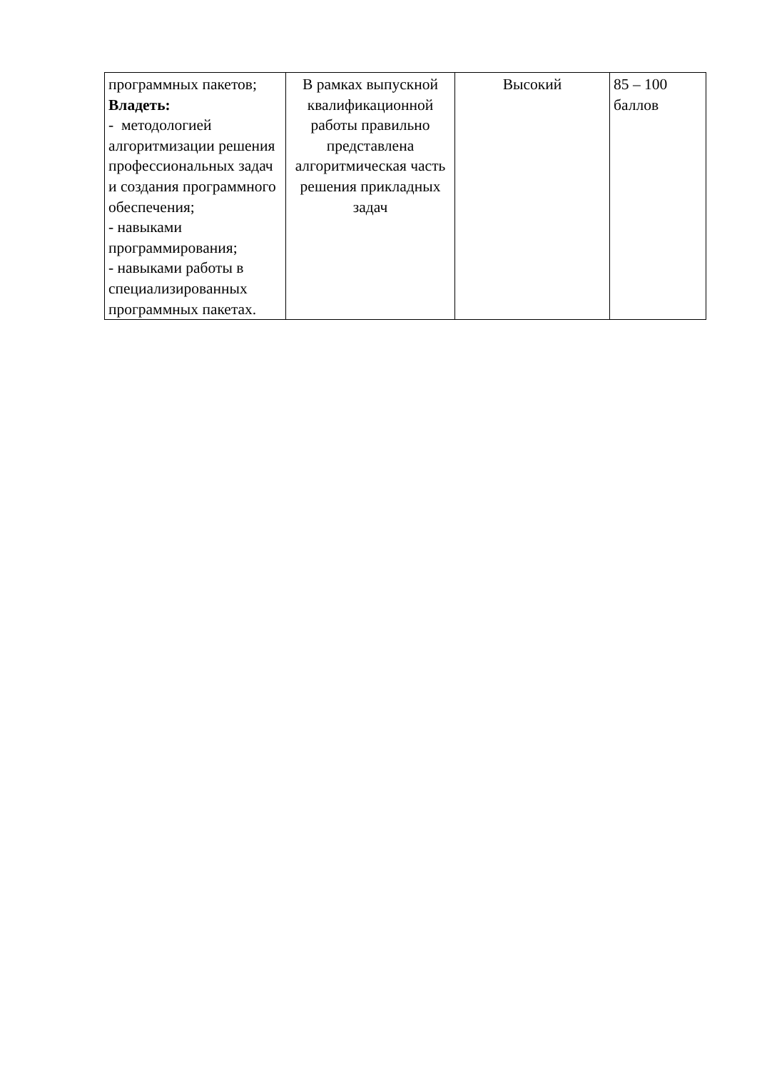| программных пакетов; Владеть: - методологией алгоритмизации решения профессиональных задач и создания программного обеспечения; - навыками программирования; - навыками работы в специализированных программных пакетах. | В рамках выпускной квалификационной работы правильно представлена алгоритмическая часть решения прикладных задач | Высокий | 85 – 100 баллов |